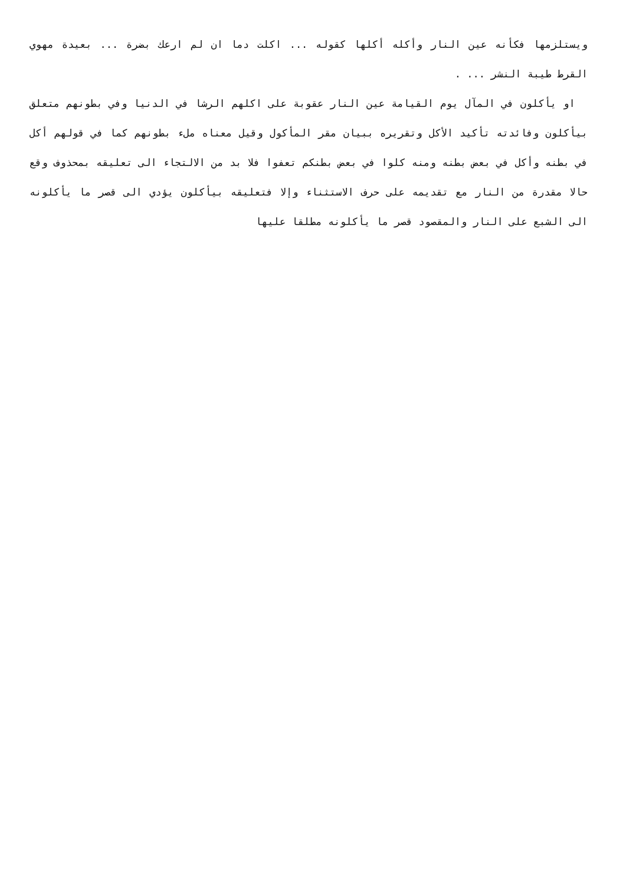ويستلزمها فكأنه عين النار وأكله أكلها كقوله ... اكلت دما ان لم ارعك بضرة ... بعيدة مهوي القرط طيبة النشر ... .
او يأكلون في المآل يوم القيامة عين النار عقوبة على اكلهم الرشا في الدنيا وفي بطونهم متعلق بيأكلون وفائدته تأكيد الأكل وتقريره ببيان مقر المأكول وقيل معناه ملء بطونهم كما في قولهم أكل في بطنه وأكل في بعض بطنه ومنه كلوا في بعض بطنكم تعفوا فلا بد من الالتجاء الى تعليقه بمحذوف وقع حالا مقدرة من النار مع تقديمه على حرف الاستثناء وإلا فتعليقه بيأكلون يؤدي الى قصر ما يأكلونه الى الشبع على النار والمقصود قصر ما يأكلونه مطلقا عليها